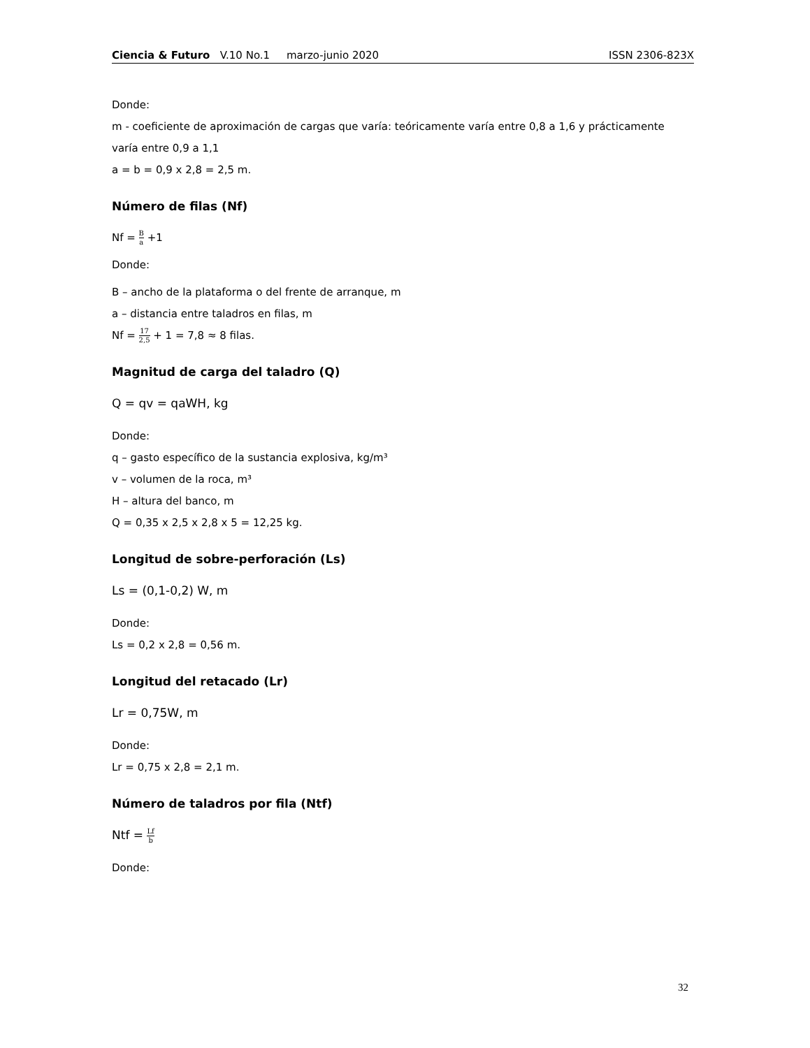Ciencia & Futuro V.10 No.1 marzo-junio 2020
ISSN 2306-823X
Donde:
m - coeficiente de aproximación de cargas que varía: teóricamente varía entre 0,8 a 1,6 y prácticamente varía entre 0,9 a 1,1
a = b = 0,9 x 2,8 = 2,5 m.
Número de filas (Nf)
Nf = B a +1
Donde:
B – ancho de la plataforma o del frente de arranque, m
a – distancia entre taladros en filas, m
Nf = 17 2,5 + 1 = 7,8 ≈ 8 filas.
Magnitud de carga del taladro (Q)
Q = qv = qaWH, kg
Donde:
q – gasto específico de la sustancia explosiva, kg/m³
v – volumen de la roca, m³
H – altura del banco, m
Q = 0,35 x 2,5 x 2,8 x 5 = 12,25 kg.
Longitud de sobre-perforación (Ls)
Ls = (0,1-0,2) W, m
Donde:
Ls = 0,2 x 2,8 = 0,56 m.
Longitud del retacado (Lr)
Lr = 0,75W, m
Donde:
Lr = 0,75 x 2,8 = 2,1 m.
Número de taladros por fila (Ntf)
Ntf = Lf b
Donde:
32